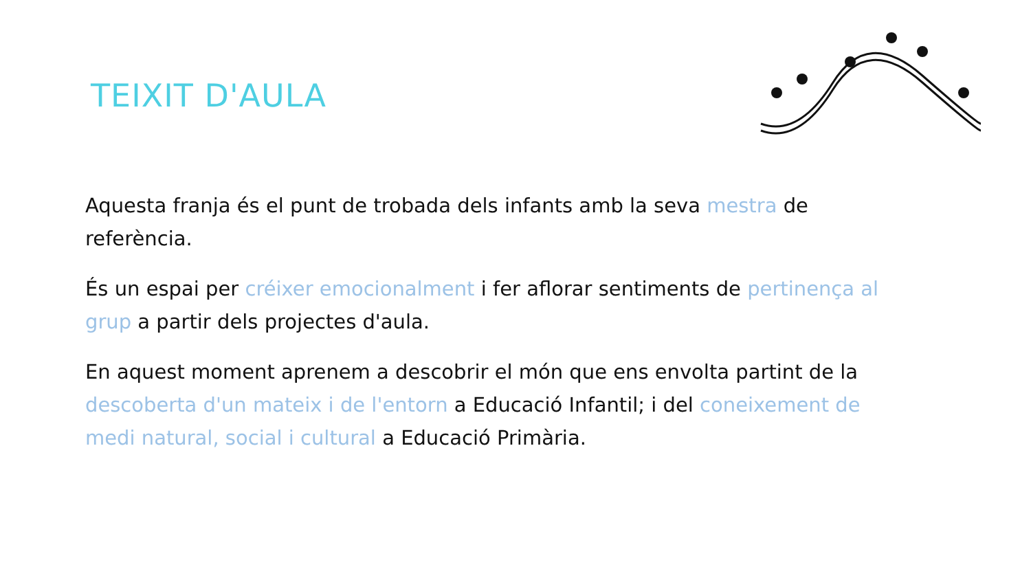TEIXIT D'AULA
Aquesta franja és el punt de trobada dels infants amb la seva mestra de referència.
És un espai per créixer emocionalment i fer aflorar sentiments de pertinença al grup a partir dels projectes d'aula.
En aquest moment aprenem a descobrir el món que ens envolta partint de la descoberta d'un mateix i de l'entorn a Educació Infantil; i del coneixement de medi natural, social i cultural a Educació Primària.